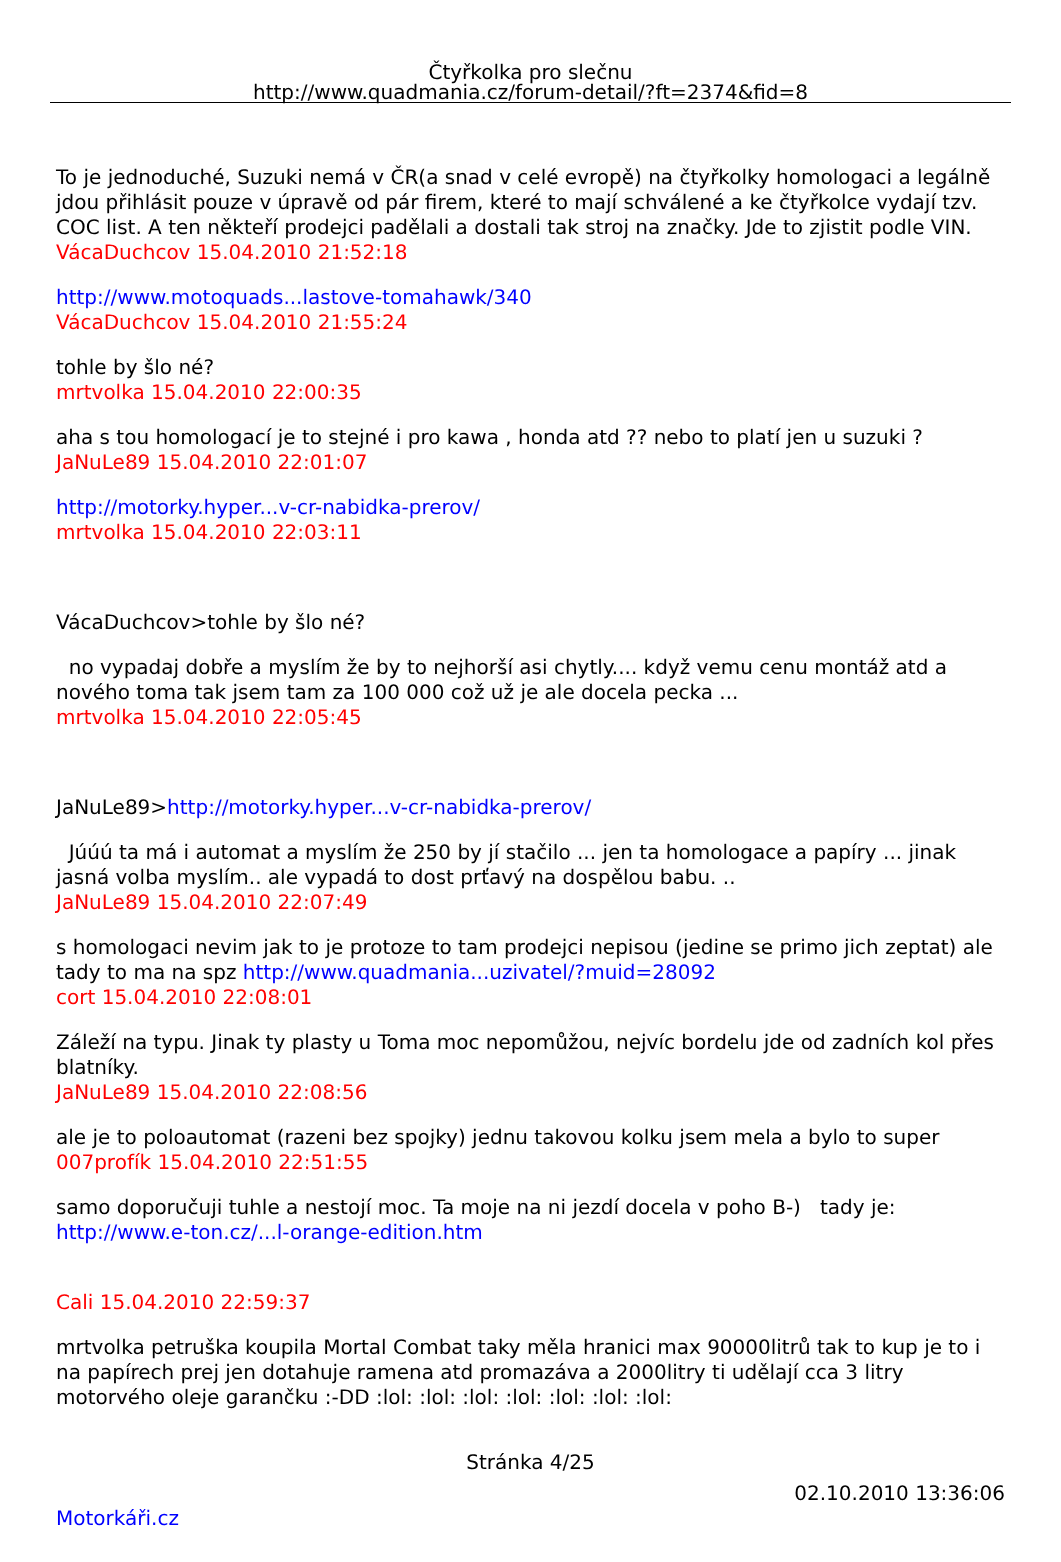Čtyřkolka pro slečnu
http://www.quadmania.cz/forum-detail/?ft=2374&fid=8
To je jednoduché, Suzuki nemá v ČR(a snad v celé evropě) na čtyřkolky homologaci a legálně jdou přihlásit pouze v úpravě od pár firem, které to mají schválené a ke čtyřkolce vydají tzv. COC list. A ten někteří prodejci padělali a dostali tak stroj na značky. Jde to zjistit podle VIN.
VácaDuchcov 15.04.2010 21:52:18
http://www.motoquads...lastove-tomahawk/340
VácaDuchcov 15.04.2010 21:55:24
tohle by šlo né?
mrtvolka 15.04.2010 22:00:35
aha s tou homologací je to stejné i pro kawa , honda atd ?? nebo to platí jen u suzuki ?
JaNuLe89 15.04.2010 22:01:07
http://motorky.hyper...v-cr-nabidka-prerov/
mrtvolka 15.04.2010 22:03:11
VácaDuchcov>tohle by šlo né?
no vypadaj dobře a myslím že by to nejhorší asi chytly.... když vemu cenu montáž atd a nového toma tak jsem tam za 100 000 což už je ale docela pecka ...
mrtvolka 15.04.2010 22:05:45
JaNuLe89>http://motorky.hyper...v-cr-nabidka-prerov/
Júúú ta má i automat a myslím že 250 by jí stačilo ... jen ta homologace a papíry ... jinak jasná volba myslím.. ale vypadá to dost prťavý na dospělou babu. ..
JaNuLe89 15.04.2010 22:07:49
s homologaci nevim jak to je protoze to tam prodejci nepisou (jedine se primo jich zeptat) ale tady to ma na spz http://www.quadmania...uzivatel/?muid=28092
cort 15.04.2010 22:08:01
Záleží na typu. Jinak ty plasty u Toma moc nepomůžou, nejvíc bordelu jde od zadních kol přes blatníky.
JaNuLe89 15.04.2010 22:08:56
ale je to poloautomat (razeni bez spojky) jednu takovou kolku jsem mela a bylo to super
007profík 15.04.2010 22:51:55
samo doporučuji tuhle a nestojí moc. Ta moje na ni jezdí docela v poho B-) tady je: http://www.e-ton.cz/...l-orange-edition.htm
Cali 15.04.2010 22:59:37
mrtvolka petruška koupila Mortal Combat taky měla hranici max 90000litrů tak to kup je to i na papírech prej jen dotahuje ramena atd promazáva a 2000litry ti udělají cca 3 litry motorvého oleje garančku :-DD :lol: :lol: :lol: :lol: :lol: :lol: :lol:
Stránka 4/25
02.10.2010 13:36:06
Motorkáři.cz